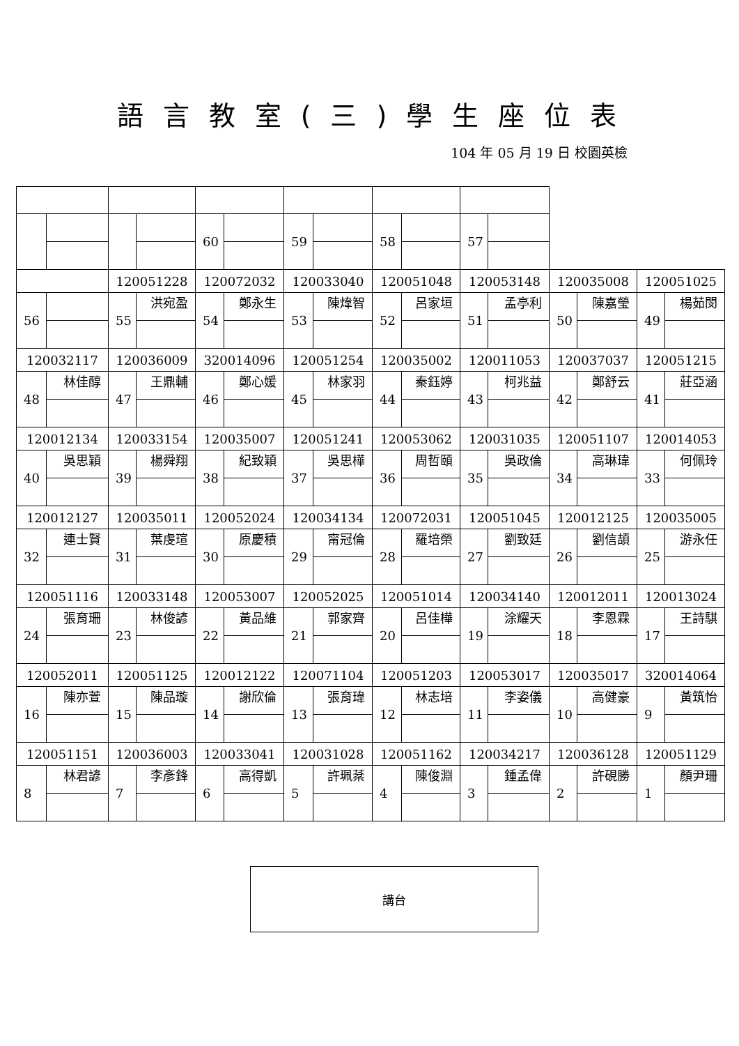語言教室(三)學生座位表
104 年 05 月 19 日 校園英檢
| | | | | 60 | | 59 | | 58 | | 57 | | | | | |
| | | 120051228 | | 120072032 | | 120033040 | | 120051048 | | 120053148 | | 120035008 | | 120051025 | |
| 56 | | 55 | 洪宛盈 | 54 | 鄭永生 | 53 | 陳煒智 | 52 | 呂家垣 | 51 | 孟亭利 | 50 | 陳嘉瑩 | 49 | 楊茹閔 |
| 120032117 | | 120036009 | | 320014096 | | 120051254 | | 120035002 | | 120011053 | | 120037037 | | 120051215 | |
| 48 | 林佳醇 | 47 | 王鼎輔 | 46 | 鄭心媛 | 45 | 林家羽 | 44 | 秦鈺婷 | 43 | 柯兆益 | 42 | 鄭舒云 | 41 | 莊亞涵 |
| 120012134 | | 120033154 | | 120035007 | | 120051241 | | 120053062 | | 120031035 | | 120051107 | | 120014053 | |
| 40 | 吳思穎 | 39 | 楊舜翔 | 38 | 紀致穎 | 37 | 吳思樺 | 36 | 周哲頤 | 35 | 吳政倫 | 34 | 高琳瑋 | 33 | 何佩玲 |
| 120012127 | | 120035011 | | 120052024 | | 120034134 | | 120072031 | | 120051045 | | 120012125 | | 120035005 | |
| 32 | 連士賢 | 31 | 葉虔瑄 | 30 | 原慶積 | 29 | 甯冠倫 | 28 | 羅培榮 | 27 | 劉致廷 | 26 | 劉信頡 | 25 | 游永任 |
| 120051116 | | 120033148 | | 120053007 | | 120052025 | | 120051014 | | 120034140 | | 120012011 | | 120013024 | |
| 24 | 張育珊 | 23 | 林俊諺 | 22 | 黃品維 | 21 | 郭家齊 | 20 | 呂佳樺 | 19 | 涂耀天 | 18 | 李恩霖 | 17 | 王詩騏 |
| 120052011 | | 120051125 | | 120012122 | | 120071104 | | 120051203 | | 120053017 | | 120035017 | | 320014064 | |
| 16 | 陳亦萱 | 15 | 陳品璇 | 14 | 謝欣倫 | 13 | 張育瑋 | 12 | 林志培 | 11 | 李姿儀 | 10 | 高健豪 | 9 | 黃筑怡 |
| 120051151 | | 120036003 | | 120033041 | | 120031028 | | 120051162 | | 120034217 | | 120036128 | | 120051129 | |
| 8 | 林君諺 | 7 | 李彥鋒 | 6 | 高得凱 | 5 | 許珮棻 | 4 | 陳俊淵 | 3 | 鍾孟偉 | 2 | 許硯勝 | 1 | 顏尹珊 |
講台